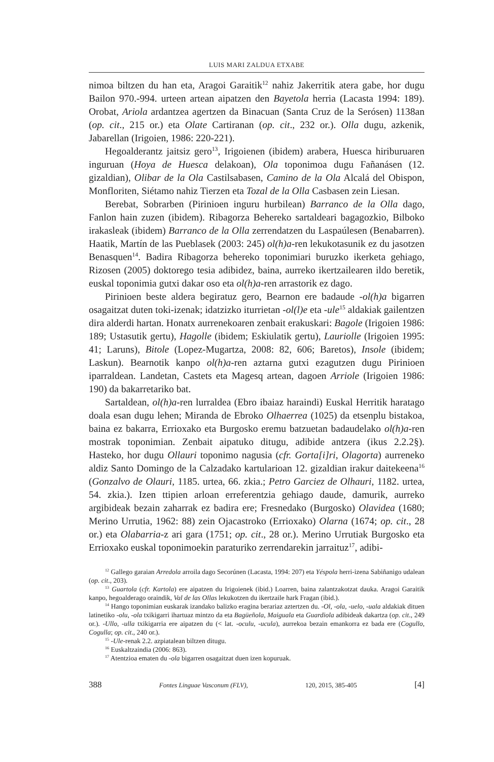LUIS MARI ZALDUA ETXABE
nimoa biltzen du han eta, Aragoi Garaitik<sup>12</sup> nahiz Jakerritik atera gabe, hor dugu Bailon 970.-994. urteen artean aipatzen den Bayetola herria (Lacasta 1994: 189). Orobat, Ariola ardantzea agertzen da Binacuan (Santa Cruz de la Serósen) 1138an (op. cit., 215 or.) eta Olate Cartiranan (op. cit., 232 or.). Olla dugu, azkenik, Jabarellan (Irigoien, 1986: 220-221).
Hegoalderantz jaitsiz gero<sup>13</sup>, Irigoienen (ibidem) arabera, Huesca hiriburuaren inguruan (Hoya de Huesca delakoan), Ola toponimoa dugu Fañanásen (12. gizaldian), Olibar de la Ola Castilsabasen, Camino de la Ola Alcalá del Obispon, Monfloriten, Siétamo nahiz Tierzen eta Tozal de la Olla Casbasen zein Liesan.
Berebat, Sobrarben (Pirinioen inguru hurbilean) Barranco de la Olla dago, Fanlon hain zuzen (ibidem). Ribagorza Behereko sartaldeari bagagozkio, Bilboko irakasleak (ibidem) Barranco de la Olla zerrendatzen du Laspaúlesen (Benabarren). Haatik, Martín de las Pueblasek (2003: 245) ol(h)a-ren lekukotasunik ez du jasotzen Benasquen<sup>14</sup>. Badira Ribagorza behereko toponimiari buruzko ikerketa gehiago, Rizosen (2005) doktorego tesia adibidez, baina, aurreko ikertzailearen ildo beretik, euskal toponimia gutxi dakar oso eta ol(h)a-ren arrastorik ez dago.
Pirinioen beste aldera begiratuz gero, Bearnon ere badaude -ol(h)a bigarren osagaitzat duten toki-izenak; idatzizko iturrietan -ol(l)e eta -ule<sup>15</sup> aldakiak gailentzen dira alderdi hartan. Honatx aurrenekoaren zenbait erakuskari: Bagole (Irigoien 1986: 189; Ustasutik gertu), Hagolle (ibidem; Eskiulatik gertu), Lauriolle (Irigoien 1995: 41; Laruns), Bitole (Lopez-Mugartza, 2008: 82, 606; Baretos), Insole (ibidem; Laskun). Bearnotik kanpo ol(h)a-ren aztarna gutxi ezagutzen dugu Pirinioen iparraldean. Landetan, Castets eta Magesq artean, dagoen Arriole (Irigoien 1986: 190) da bakarretariko bat.
Sartaldean, ol(h)a-ren lurraldea (Ebro ibaiaz haraindi) Euskal Herritik haratago doala esan dugu lehen; Miranda de Ebroko Olhaerrea (1025) da etsenplu bistakoa, baina ez bakarra, Errioxako eta Burgosko eremu batzuetan badaudelako ol(h)a-ren mostrak toponimian. Zenbait aipatuko ditugu, adibide antzera (ikus 2.2.2§). Hasteko, hor dugu Ollauri toponimo nagusia (cfr. Gorta[i]ri, Olagorta) aurreneko aldiz Santo Domingo de la Calzadako kartularioan 12. gizaldian irakur daitekeena<sup>16</sup> (Gonzalvo de Olauri, 1185. urtea, 66. zkia.; Petro Garciez de Olhauri, 1182. urtea, 54. zkia.). Izen ttipien arloan erreferentzia gehiago daude, damurik, aurreko argibideak bezain zaharrak ez badira ere; Fresnedako (Burgosko) Olavidea (1680; Merino Urrutia, 1962: 88) zein Ojacastroko (Errioxako) Olarna (1674; op. cit., 28 or.) eta Olabarria-z ari gara (1751; op. cit., 28 or.). Merino Urrutiak Burgosko eta Errioxako euskal toponimoekin paraturiko zerrendarekin jarraituz<sup>17</sup>, adibi-
<sup>12</sup> Gallego garaian Arredola arroila dago Secorúnen (Lacasta, 1994: 207) eta Yéspola herri-izena Sabiñanigo udalean (op. cit., 203).
<sup>13</sup> Guartola (cfr. Kartola) ere aipatzen du Irigoienek (ibid.) Loarren, baina zalantzakotzat dauka. Aragoi Garaitik kanpo, hegoalderago oraindik, Val de las Ollas lekukotzen du ikertzaile hark Fragan (ibid.).
<sup>14</sup> Hango toponimian euskarak izandako balizko eragina berariaz aztertzen du. -Ol, -ola, -uelo, -uala aldakiak dituen latinetiko -olu, -ola txikigarri ihartuaz mintzo da eta Bagüeñola, Maiguala eta Guardiola adibideak dakartza (op. cit., 249 or.). -Ullo, -ulla txikigarria ere aipatzen du (< lat. -oculu, -ucula), aurrekoa bezain emankorra ez bada ere (Cogullo, Cogulla; op. cit., 240 or.).
<sup>15</sup> -Ule-renak 2.2. azpiatalean biltzen ditugu.
<sup>16</sup> Euskaltzaindia (2006: 863).
<sup>17</sup> Atentzioa ematen du -ola bigarren osagaitzat duen izen kopuruak.
388 Fontes Linguae Vasconum (FLV), 120, 2015, 385-405 [4]